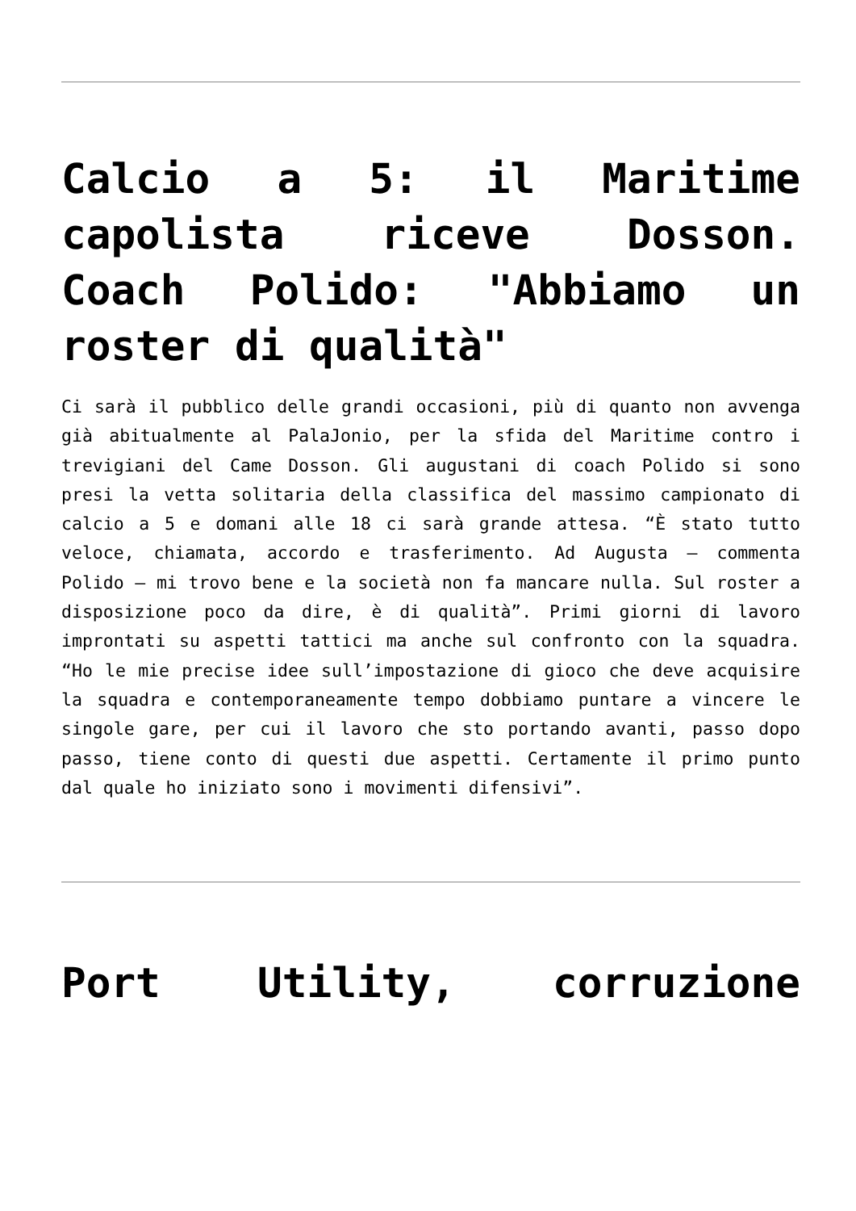Calcio a 5: il Maritime capolista riceve Dosson. Coach Polido: "Abbiamo un roster di qualità"
Ci sarà il pubblico delle grandi occasioni, più di quanto non avvenga già abitualmente al PalaJonio, per la sfida del Maritime contro i trevigiani del Came Dosson. Gli augustani di coach Polido si sono presi la vetta solitaria della classifica del massimo campionato di calcio a 5 e domani alle 18 ci sarà grande attesa. “È stato tutto veloce, chiamata, accordo e trasferimento. Ad Augusta – commenta Polido – mi trovo bene e la società non fa mancare nulla. Sul roster a disposizione poco da dire, è di qualità”. Primi giorni di lavoro improntati su aspetti tattici ma anche sul confronto con la squadra. “Ho le mie precise idee sull’impostazione di gioco che deve acquisire la squadra e contemporaneamente tempo dobbiamo puntare a vincere le singole gare, per cui il lavoro che sto portando avanti, passo dopo passo, tiene conto di questi due aspetti. Certamente il primo punto dal quale ho iniziato sono i movimenti difensivi”.
Port Utility, corruzione